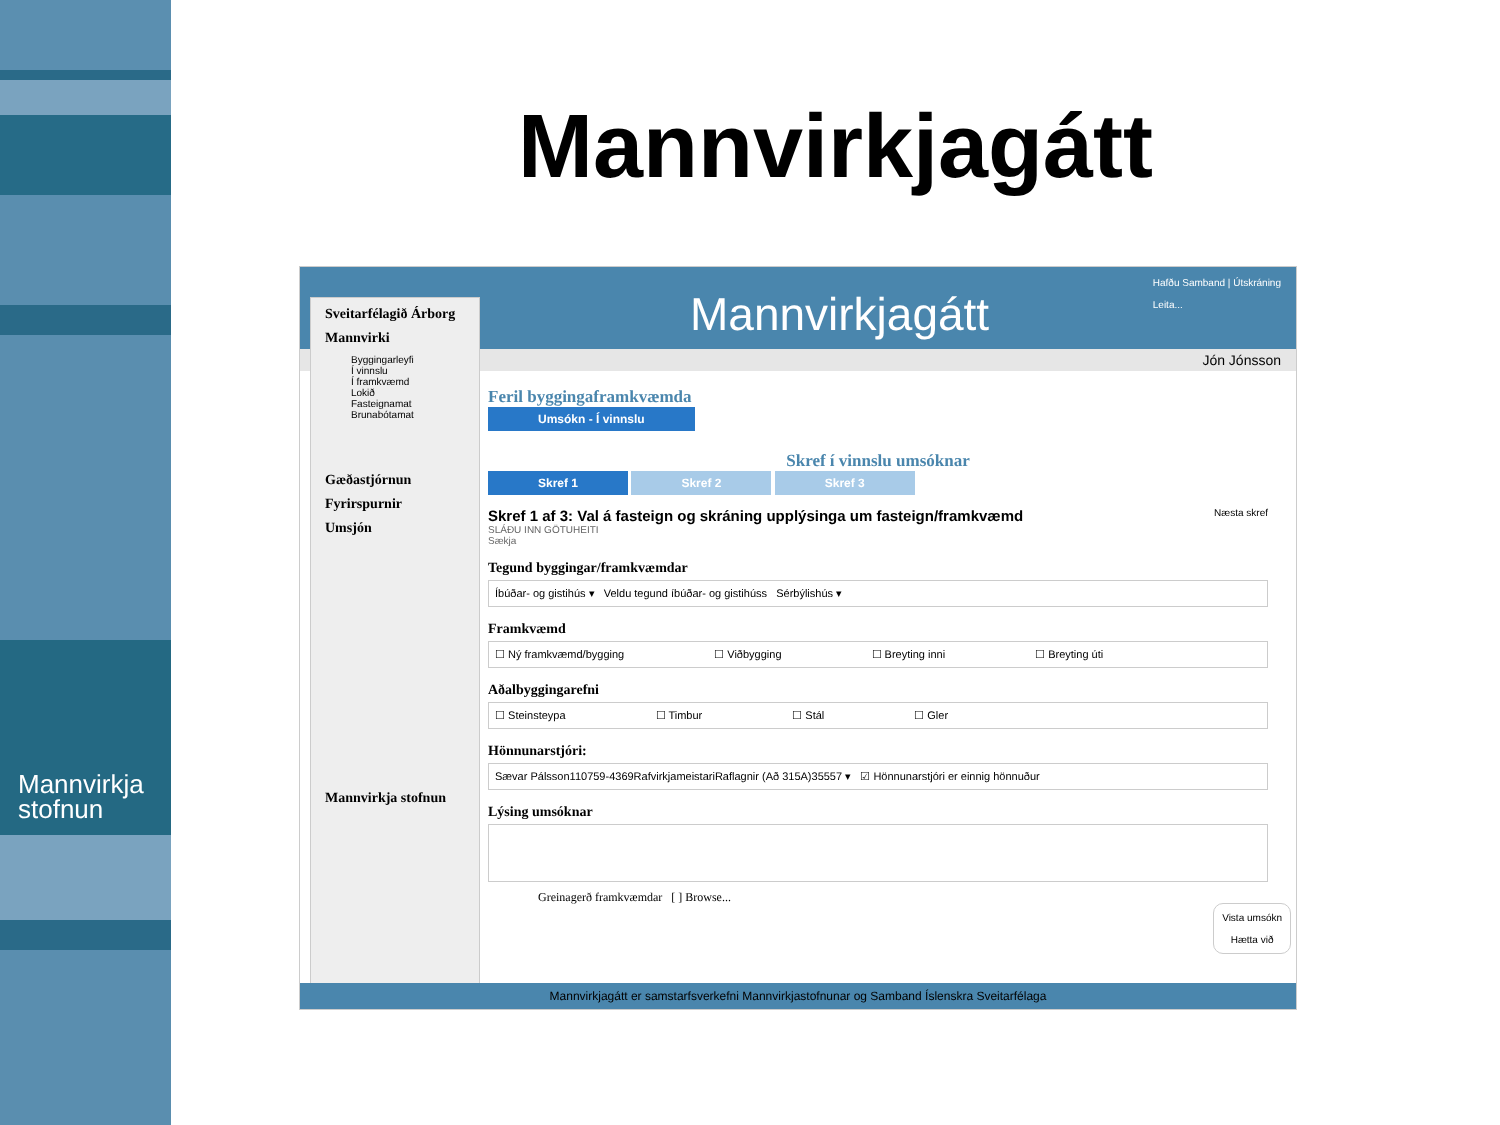Mannvirkja
stofnun
Mannvirkjagátt
Mannvirkjagátt
Hafðu Samband | Útskráning
Leita...
Jón Jónsson
Sveitarfélagið Árborg
Mannvirki
Byggingarleyfi
Í vinnslu
Í framkvæmd
Lokið
Fasteignamat
Brunabótamat
Gæðastjórnun
Fyrirspurnir
Umsjón
Mannvirkja stofnun
Feril byggingaframkvæmda
Umsókn - Í vinnslu
Skref í vinnslu umsóknar
Skref 1 Skref 2 Skref 3
Skref 1 af 3: Val á fasteign og skráning upplýsinga um fasteign/framkvæmd Næsta skref
SLÁÐU INN GÖTUHEITI
Sækja
Tegund byggingar/framkvæmdar
Íbúðar- og gistihús ▾ Veldu tegund íbúðar- og gistihúss Sérbýlishús ▾
Framkvæmd
☐ Ný framkvæmd/bygging ☐ Viðbygging ☐ Breyting inni ☐ Breyting úti
Aðalbyggingarefni
☐ Steinsteypa ☐ Timbur ☐ Stál ☐ Gler
Hönnunarstjóri:
Sævar Pálsson110759-4369RafvirkjameistariRaflagnir (Að 315A)35557 ▾ ☑ Hönnunarstjóri er einnig hönnuður
Lýsing umsóknar
Greinagerð framkvæmdar [ ] Browse...
Vista umsókn
Hætta við
Mannvirkjagátt er samstarfsverkefni Mannvirkjastofnunar og Samband Íslenskra Sveitarfélaga